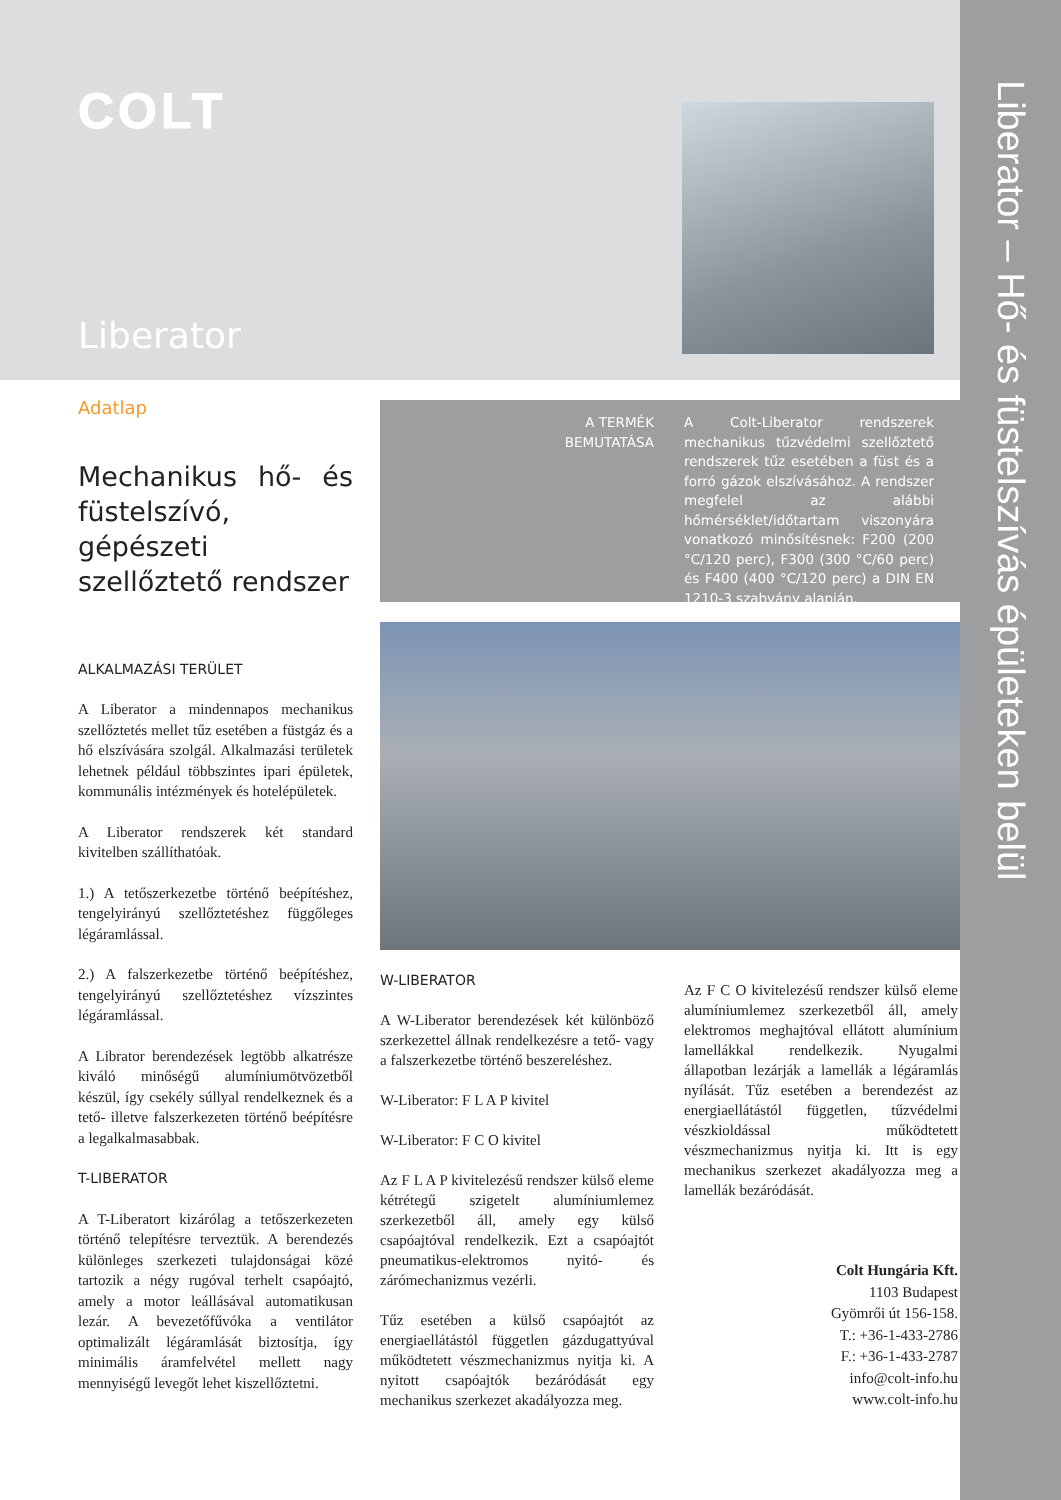Liberator – Hő- és füstelszívás épületeken belül
COLT
Liberator
Adatlap
Mechanikus hő- és füstelszívó, gépészeti szellőztető rendszer
ALKALMAZÁSI TERÜLET
A Liberator a mindennapos mechanikus szellőztetés mellet tűz esetében a füstgáz és a hő elszívására szolgál. Alkalmazási területek lehetnek például többszintes ipari épületek, kommunális intézmények és hotelépületek.
A Liberator rendszerek két standard kivitelben szállíthatóak.
1.) A tetőszerkezetbe történő beépítéshez, tengelyirányú szellőztetéshez függőleges légáramlással.
2.) A falszerkezetbe történő beépítéshez, tengelyirányú szellőztetéshez vízszintes légáramlással.
A Librator berendezések legtöbb alkatrésze kiváló minőségű alumíniumötvözetből készül, így csekély súllyal rendelkeznek és a tető- illetve falszerkezeten történő beépítésre a legalkalmasabbak.
T-LIBERATOR
A T-Liberatort kizárólag a tetőszerkezeten történő telepítésre terveztük. A berendezés különleges szerkezeti tulajdonságai közé tartozik a négy rugóval terhelt csapóajtó, amely a motor leállásával automatikusan lezár. A bevezetőfűvóka a ventilátor optimalizált légáramlását biztosítja, így minimális áramfelvétel mellett nagy mennyiségű levegőt lehet kiszellőztetni.
A TERMÉK
BEMUTATÁSA
A Colt-Liberator rendszerek mechanikus tűzvédelmi szellőztető rendszerek tűz esetében a füst és a forró gázok elszívásához. A rendszer megfelel az alábbi hőmérséklet/időtartam viszonyára vonatkozó minősítésnek: F200 (200 °C/120 perc), F300 (300 °C/60 perc) és F400 (400 °C/120 perc) a DIN EN 1210-3 szabvány alapján.
W-LIBERATOR
A W-Liberator berendezések két különböző szerkezettel állnak rendelkezésre a tető- vagy a falszerkezetbe történő beszereléshez.
W-Liberator: F L A P kivitel
W-Liberator: F C O kivitel
Az F L A P kivitelezésű rendszer külső eleme kétrétegű szigetelt alumíniumlemez szerkezetből áll, amely egy külső csapóajtóval rendelkezik. Ezt a csapóajtót pneumatikus-elektromos nyitó- és zárómechanizmus vezérli.
Tűz esetében a külső csapóajtót az energiaellátástól független gázdugattyúval működtetett vészmechanizmus nyitja ki. A nyitott csapóajtók bezáródását egy mechanikus szerkezet akadályozza meg.
Az F C O kivitelezésű rendszer külső eleme alumíniumlemez szerkezetből áll, amely elektromos meghajtóval ellátott alumínium lamellákkal rendelkezik. Nyugalmi állapotban lezárják a lamellák a légáramlás nyílását. Tűz esetében a berendezést az energiaellátástól független, tűzvédelmi vészkioldással működtetett vészmechanizmus nyitja ki. Itt is egy mechanikus szerkezet akadályozza meg a lamellák bezáródását.
Colt Hungária Kft.
1103 Budapest
Gyömrői út 156-158.
T.: +36-1-433-2786
F.: +36-1-433-2787
info@colt-info.hu
www.colt-info.hu